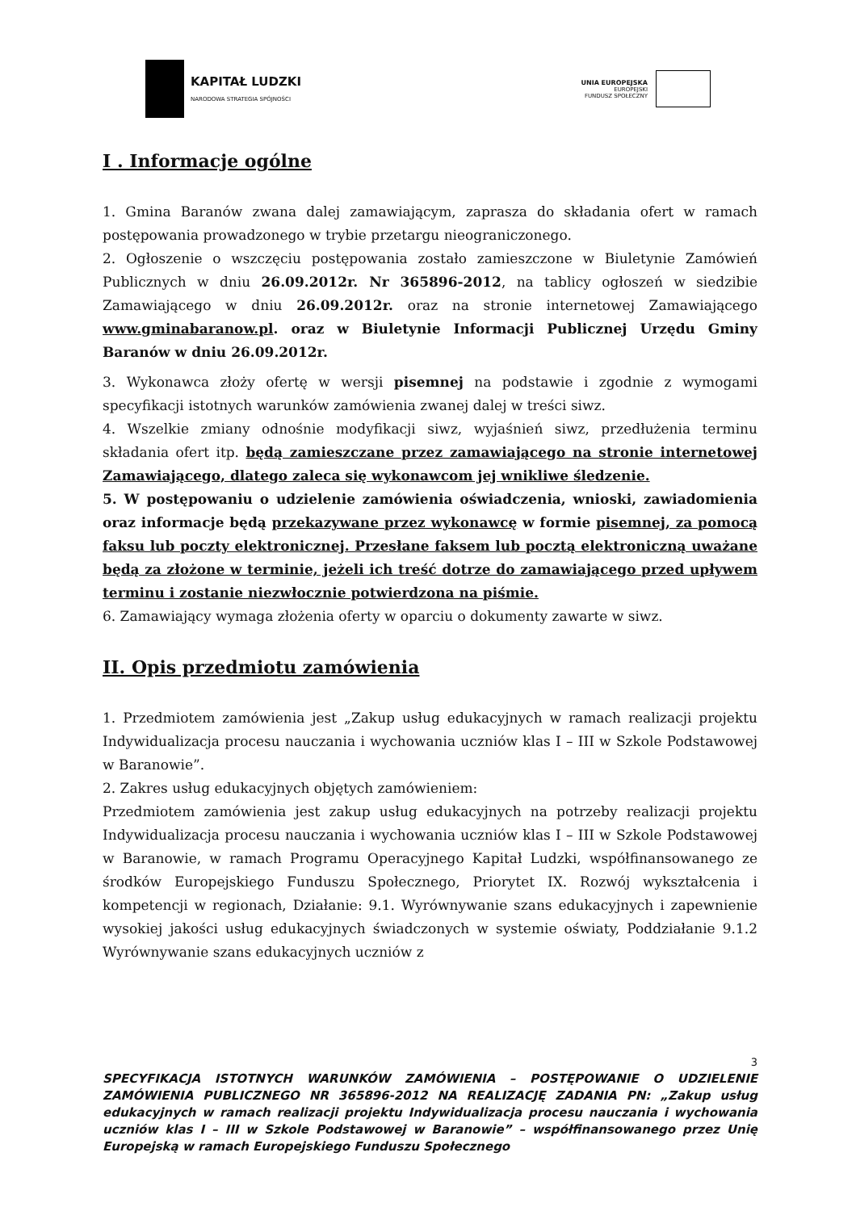KAPITAŁ LUDZKI
NARODOWA STRATEGIA SPÓJNOŚCI
UNIA EUROPEJSKA
EUROPEJSKI
FUNDUSZ SPOŁECZNY
I . Informacje ogólne
1. Gmina Baranów zwana dalej zamawiającym, zaprasza do składania ofert w ramach postępowania prowadzonego w trybie przetargu nieograniczonego.
2. Ogłoszenie o wszczęciu postępowania zostało zamieszczone w Biuletynie Zamówień Publicznych w dniu 26.09.2012r. Nr 365896-2012, na tablicy ogłoszeń w siedzibie Zamawiającego w dniu 26.09.2012r. oraz na stronie internetowej Zamawiającego www.gminabaranow.pl. oraz w Biuletynie Informacji Publicznej Urzędu Gminy Baranów w dniu 26.09.2012r.
3. Wykonawca złoży ofertę w wersji pisemnej na podstawie i zgodnie z wymogami specyfikacji istotnych warunków zamówienia zwanej dalej w treści siwz.
4. Wszelkie zmiany odnośnie modyfikacji siwz, wyjaśnień siwz, przedłużenia terminu składania ofert itp. będą zamieszczane przez zamawiającego na stronie internetowej Zamawiającego, dlatego zaleca się wykonawcom jej wnikliwe śledzenie.
5. W postępowaniu o udzielenie zamówienia oświadczenia, wnioski, zawiadomienia oraz informacje będą przekazywane przez wykonawcę w formie pisemnej, za pomocą faksu lub poczty elektronicznej. Przesłane faksem lub pocztą elektroniczną uważane będą za złożone w terminie, jeżeli ich treść dotrze do zamawiającego przed upływem terminu i zostanie niezwłocznie potwierdzona na piśmie.
6. Zamawiający wymaga złożenia oferty w oparciu o dokumenty zawarte w siwz.
II. Opis przedmiotu zamówienia
1. Przedmiotem zamówienia jest „Zakup usług edukacyjnych w ramach realizacji projektu Indywidualizacja procesu nauczania i wychowania uczniów klas I – III w Szkole Podstawowej w Baranowie”.
2. Zakres usług edukacyjnych objętych zamówieniem:
Przedmiotem zamówienia jest zakup usług edukacyjnych na potrzeby realizacji projektu Indywidualizacja procesu nauczania i wychowania uczniów klas I – III w Szkole Podstawowej w Baranowie, w ramach Programu Operacyjnego Kapitał Ludzki, współfinansowanego ze środków Europejskiego Funduszu Społecznego, Priorytet IX. Rozwój wykształcenia i kompetencji w regionach, Działanie: 9.1. Wyrównywanie szans edukacyjnych i zapewnienie wysokiej jakości usług edukacyjnych świadczonych w systemie oświaty, Poddziałanie 9.1.2 Wyrównywanie szans edukacyjnych uczniów z
3
SPECYFIKACJA ISTOTNYCH WARUNKÓW ZAMÓWIENIA – POSTĘPOWANIE O UDZIELENIE ZAMÓWIENIA PUBLICZNEGO NR 365896-2012 NA REALIZACJĘ ZADANIA PN: „Zakup usług edukacyjnych w ramach realizacji projektu Indywidualizacja procesu nauczania i wychowania uczniów klas I – III w Szkole Podstawowej w Baranowie” – współfinansowanego przez Unię Europejską w ramach Europejskiego Funduszu Społecznego